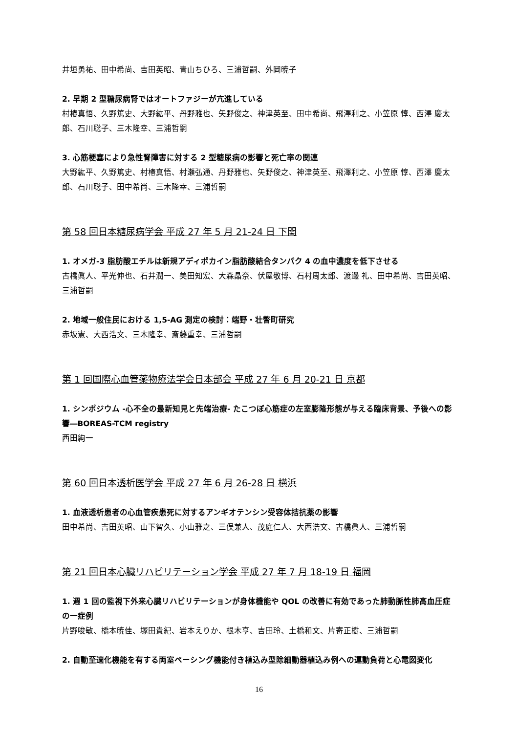井垣勇祐、田中希尚、吉田英昭、青山ちひろ、三浦哲嗣、外岡暁子
2. 早期 2 型糖尿病腎ではオートファジーが亢進している
村椿真悟、久野篤史、大野紘平、丹野雅也、矢野俊之、神津英至、田中希尚、飛澤利之、小笠原 惇、西澤 慶太郎、石川聡子、三木隆幸、三浦哲嗣
3. 心筋梗塞により急性腎障害に対する 2 型糖尿病の影響と死亡率の関連
大野紘平、久野篤史、村椿真悟、村瀬弘通、丹野雅也、矢野俊之、神津英至、飛澤利之、小笠原 惇、西澤 慶太郎、石川聡子、田中希尚、三木隆幸、三浦哲嗣
第 58 回日本糖尿病学会 平成 27 年 5 月 21-24 日 下関
1. オメガ-3 脂肪酸エチルは新規アディポカイン脂肪酸結合タンパク 4 の血中濃度を低下させる
古橋眞人、平光伸也、石井潤一、美田知宏、大森晶奈、伏屋敬博、石村周太郎、渡邊 礼、田中希尚、吉田英昭、三浦哲嗣
2. 地域一般住民における 1,5-AG 測定の検討：端野・壮瞥町研究
赤坂憲、大西浩文、三木隆幸、斎藤重幸、三浦哲嗣
第 1 回国際心血管薬物療法学会日本部会 平成 27 年 6 月 20-21 日 京都
1. シンポジウム -心不全の最新知見と先端治療- たこつぼ心筋症の左室膨隆形態が与える臨床背景、予後への影響―BOREAS-TCM registry
西田絢一
第 60 回日本透析医学会 平成 27 年 6 月 26-28 日 横浜
1. 血液透析患者の心血管疾患死に対するアンギオテンシン受容体拮抗薬の影響
田中希尚、吉田英昭、山下智久、小山雅之、三俣兼人、茂庭仁人、大西浩文、古橋眞人、三浦哲嗣
第 21 回日本心臓リハビリテーション学会 平成 27 年 7 月 18-19 日 福岡
1. 週 1 回の監視下外来心臓リハビリテーションが身体機能や QOL の改善に有効であった肺動脈性肺高血圧症の一症例
片野唆敏、橋本暁佳、塚田貴紀、岩本えりか、根木亨、吉田玲、土橋和文、片寄正樹、三浦哲嗣
2. 自動至適化機能を有する両室ペーシング機能付き植込み型除細動器植込み例への運動負荷と心電図変化
16